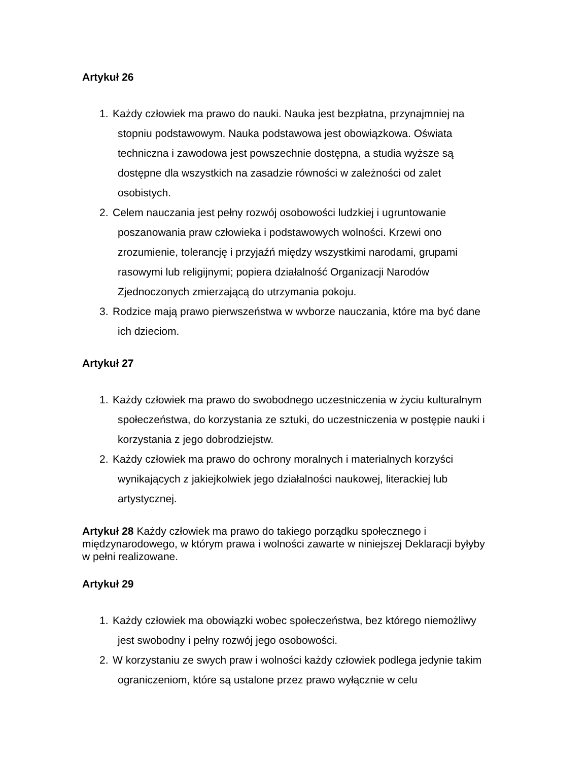Artykuł 26
1. Każdy człowiek ma prawo do nauki. Nauka jest bezpłatna, przynajmniej na stopniu podstawowym. Nauka podstawowa jest obowiązkowa. Oświata techniczna i zawodowa jest powszechnie dostępna, a studia wyższe są dostępne dla wszystkich na zasadzie równości w zależności od zalet osobistych.
2. Celem nauczania jest pełny rozwój osobowości ludzkiej i ugruntowanie poszanowania praw człowieka i podstawowych wolności. Krzewi ono zrozumienie, tolerancję i przyjaźń między wszystkimi narodami, grupami rasowymi lub religijnymi; popiera działalność Organizacji Narodów Zjednoczonych zmierzającą do utrzymania pokoju.
3. Rodzice mają prawo pierwszeństwa w wvborze nauczania, które ma być dane ich dzieciom.
Artykuł 27
1. Każdy człowiek ma prawo do swobodnego uczestniczenia w życiu kulturalnym społeczeństwa, do korzystania ze sztuki, do uczestniczenia w postępie nauki i korzystania z jego dobrodziejstw.
2. Każdy człowiek ma prawo do ochrony moralnych i materialnych korzyści wynikających z jakiejkolwiek jego działalności naukowej, literackiej lub artystycznej.
Artykuł 28 Każdy człowiek ma prawo do takiego porządku społecznego i międzynarodowego, w którym prawa i wolności zawarte w niniejszej Deklaracji byłyby w pełni realizowane.
Artykuł 29
1. Każdy człowiek ma obowiązki wobec społeczeństwa, bez którego niemożliwy jest swobodny i pełny rozwój jego osobowości.
2. W korzystaniu ze swych praw i wolności każdy człowiek podlega jedynie takim ograniczeniom, które są ustalone przez prawo wyłącznie w celu